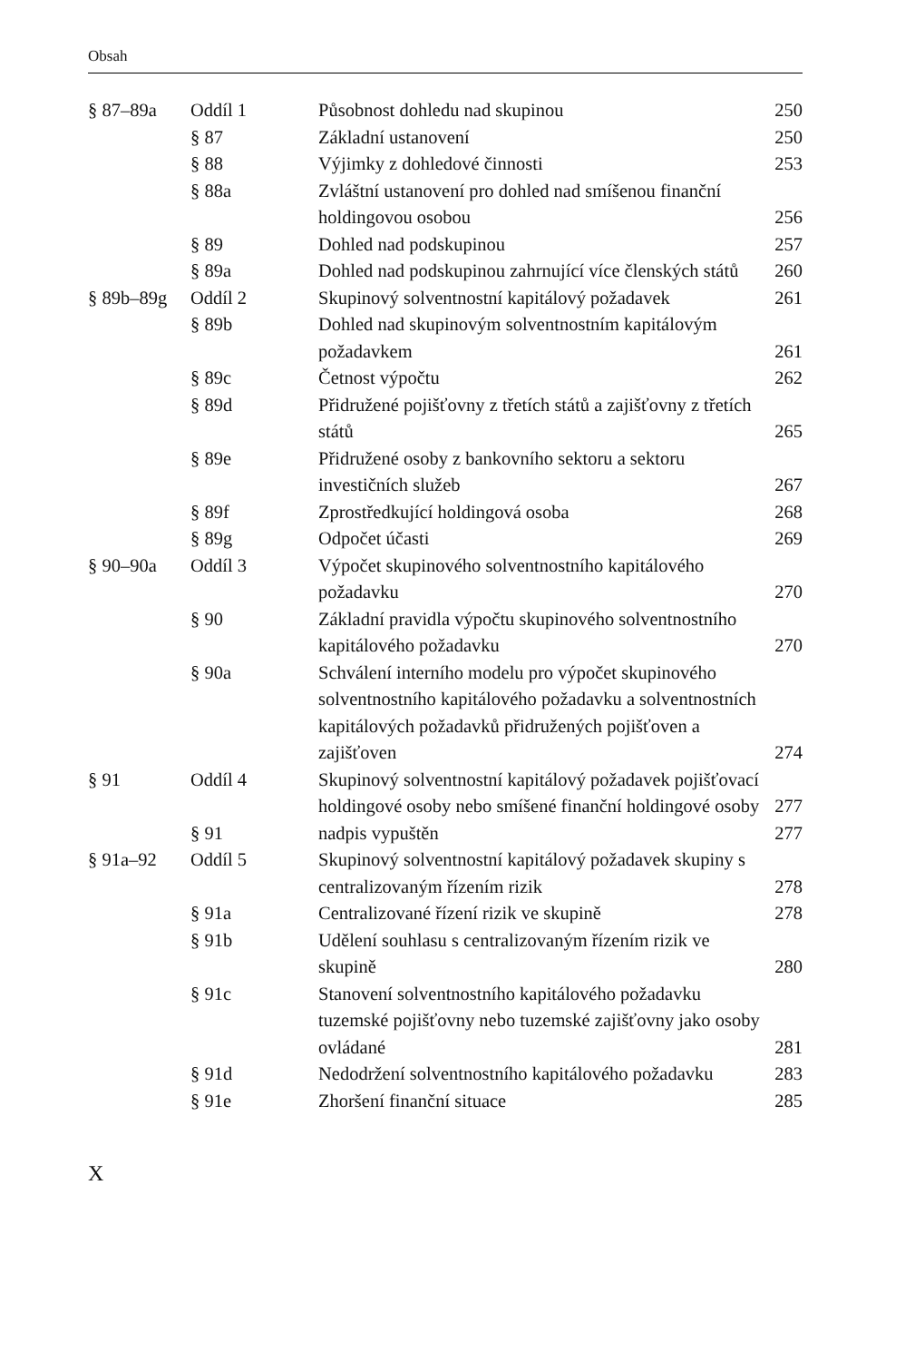Obsah
| § 87–89a | Oddíl 1 | Působnost dohledu nad skupinou | 250 |
| | § 87 | Základní ustanovení | 250 |
| | § 88 | Výjimky z dohledové činnosti | 253 |
| | § 88a | Zvláštní ustanovení pro dohled nad smíšenou finanční holdingovou osobou | 256 |
| | § 89 | Dohled nad podskupinou | 257 |
| | § 89a | Dohled nad podskupinou zahrnující více členských států | 260 |
| § 89b–89g | Oddíl 2 | Skupinový solventnostní kapitálový požadavek | 261 |
| | § 89b | Dohled nad skupinovým solventnostním kapitálovým požadavkem | 261 |
| | § 89c | Četnost výpočtu | 262 |
| | § 89d | Přidružené pojišťovny z třetích států a zajišťovny z třetích států | 265 |
| | § 89e | Přidružené osoby z bankovního sektoru a sektoru investičních služeb | 267 |
| | § 89f | Zprostředkující holdingová osoba | 268 |
| | § 89g | Odpočet účasti | 269 |
| § 90–90a | Oddíl 3 | Výpočet skupinového solventnostního kapitálového požadavku | 270 |
| | § 90 | Základní pravidla výpočtu skupinového solventnostního kapitálového požadavku | 270 |
| | § 90a | Schválení interního modelu pro výpočet skupinového solventnostního kapitálového požadavku a solventnostních kapitálových požadavků přidružených pojišťoven a zajišťoven | 274 |
| § 91 | Oddíl 4 | Skupinový solventnostní kapitálový požadavek pojišťovací holdingové osoby nebo smíšené finanční holdingové osoby | 277 |
| | § 91 | nadpis vypuštěn | 277 |
| § 91a–92 | Oddíl 5 | Skupinový solventnostní kapitálový požadavek skupiny s centralizovaným řízením rizik | 278 |
| | § 91a | Centralizované řízení rizik ve skupině | 278 |
| | § 91b | Udělení souhlasu s centralizovaným řízením rizik ve skupině | 280 |
| | § 91c | Stanovení solventnostního kapitálového požadavku tuzemské pojišťovny nebo tuzemské zajišťovny jako osoby ovládané | 281 |
| | § 91d | Nedodržení solventnostního kapitálového požadavku | 283 |
| | § 91e | Zhoršení finanční situace | 285 |
X